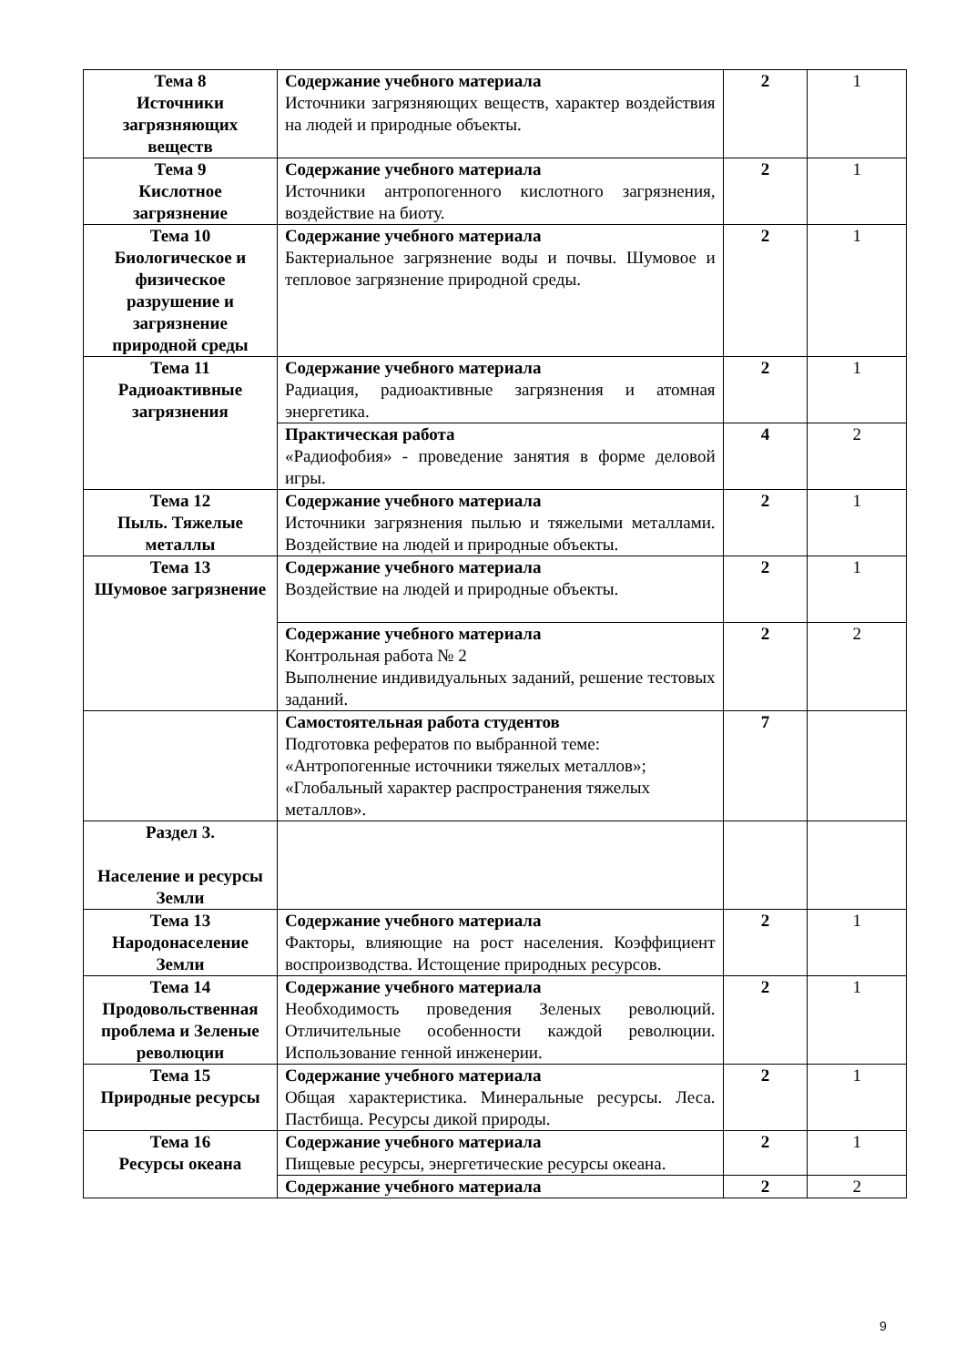| Тема 8 Источники загрязняющих веществ | Содержание учебного материала Источники загрязняющих веществ, характер воздействия на людей и природные объекты. | 2 | 1 |
| Тема 9 Кислотное загрязнение | Содержание учебного материала Источники антропогенного кислотного загрязнения, воздействие на биоту. | 2 | 1 |
| Тема 10 Биологическое и физическое разрушение и загрязнение природной среды | Содержание учебного материала Бактериальное загрязнение воды и почвы. Шумовое и тепловое загрязнение природной среды. | 2 | 1 |
| Тема 11 Радиоактивные загрязнения | Содержание учебного материала Радиация, радиоактивные загрязнения и атомная энергетика. | 2 | 1 |
| | Практическая работа «Радиофобия» - проведение занятия в форме деловой игры. | 4 | 2 |
| Тема 12 Пыль. Тяжелые металлы | Содержание учебного материала Источники загрязнения пылью и тяжелыми металлами. Воздействие на людей и природные объекты. | 2 | 1 |
| Тема 13 Шумовое загрязнение | Содержание учебного материала Воздействие на людей и природные объекты. | 2 | 1 |
| | Содержание учебного материала Контрольная работа № 2 Выполнение индивидуальных заданий, решение тестовых заданий. | 2 | 2 |
| | Самостоятельная работа студентов Подготовка рефератов по выбранной теме: «Антропогенные источники тяжелых металлов»; «Глобальный характер распространения тяжелых металлов». | 7 | |
| Раздел 3. Население и ресурсы Земли | | | |
| Тема 13 Народонаселение Земли | Содержание учебного материала Факторы, влияющие на рост населения. Коэффициент воспроизводства. Истощение природных ресурсов. | 2 | 1 |
| Тема 14 Продовольственная проблема и Зеленые революции | Содержание учебного материала Необходимость проведения Зеленых революций. Отличительные особенности каждой революции. Использование генной инженерии. | 2 | 1 |
| Тема 15 Природные ресурсы | Содержание учебного материала Общая характеристика. Минеральные ресурсы. Леса. Пастбища. Ресурсы дикой природы. | 2 | 1 |
| Тема 16 Ресурсы океана | Содержание учебного материала Пищевые ресурсы, энергетические ресурсы океана. | 2 | 1 |
| | Содержание учебного материала | 2 | 2 |
9